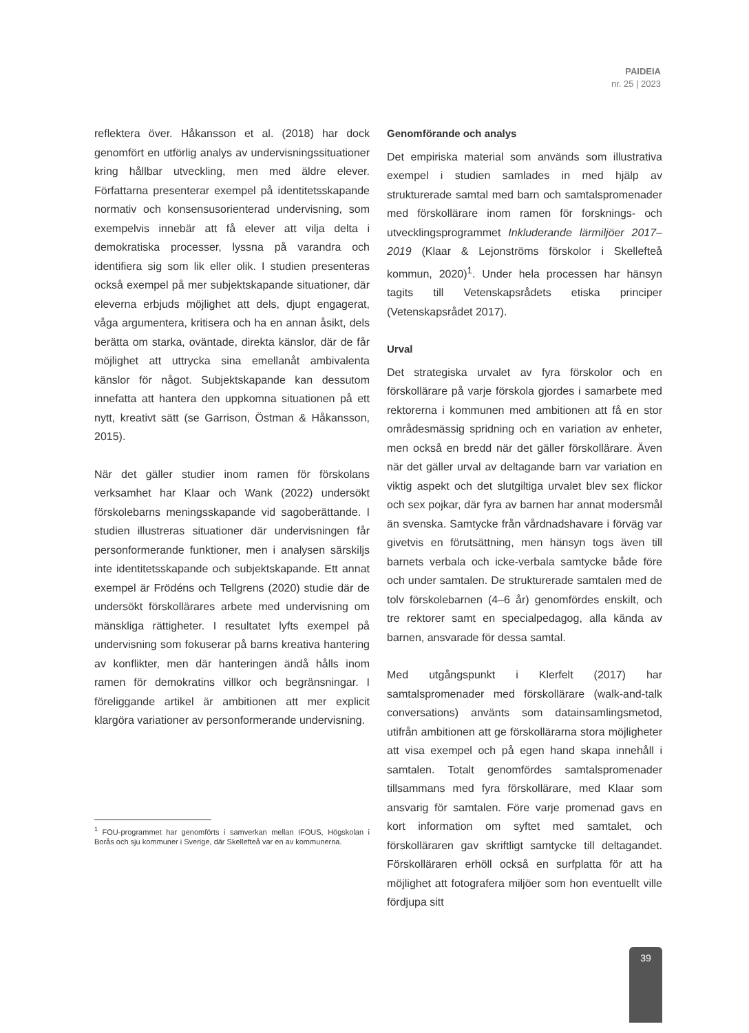PAIDEIA
nr. 25 | 2023
reflektera över. Håkansson et al. (2018) har dock genomfört en utförlig analys av undervisningssituationer kring hållbar utveckling, men med äldre elever. Författarna presenterar exempel på identitetsskapande normativ och konsensusorienterad undervisning, som exempelvis innebär att få elever att vilja delta i demokratiska processer, lyssna på varandra och identifiera sig som lik eller olik. I studien presenteras också exempel på mer subjektskapande situationer, där eleverna erbjuds möjlighet att dels, djupt engagerat, våga argumentera, kritisera och ha en annan åsikt, dels berätta om starka, oväntade, direkta känslor, där de får möjlighet att uttrycka sina emellanåt ambivalenta känslor för något. Subjektskapande kan dessutom innefatta att hantera den uppkomna situationen på ett nytt, kreativt sätt (se Garrison, Östman & Håkansson, 2015).
När det gäller studier inom ramen för förskolans verksamhet har Klaar och Wank (2022) undersökt förskolebarns meningsskapande vid sagoberättande. I studien illustreras situationer där undervisningen får personformerande funktioner, men i analysen särskiljs inte identitetsskapande och subjektskapande. Ett annat exempel är Frödéns och Tellgrens (2020) studie där de undersökt förskollärares arbete med undervisning om mänskliga rättigheter. I resultatet lyfts exempel på undervisning som fokuserar på barns kreativa hantering av konflikter, men där hanteringen ändå hålls inom ramen för demokratins villkor och begränsningar. I föreliggande artikel är ambitionen att mer explicit klargöra variationer av personformerande undervisning.
<sup>1</sup> FOU-programmet har genomförts i samverkan mellan IFOUS, Högskolan i Borås och sju kommuner i Sverige, där Skellefteå var en av kommunerna.
Genomförande och analys
Det empiriska material som används som illustrativa exempel i studien samlades in med hjälp av strukturerade samtal med barn och samtalspromenader med förskollärare inom ramen för forsknings- och utvecklingsprogrammet Inkluderande lärmiljöer 2017–2019 (Klaar & Lejonströms förskolor i Skellefteå kommun, 2020)<sup>1</sup>. Under hela processen har hänsyn tagits till Vetenskapsrådets etiska principer (Vetenskapsrådet 2017).
Urval
Det strategiska urvalet av fyra förskolor och en förskollärare på varje förskola gjordes i samarbete med rektorerna i kommunen med ambitionen att få en stor områdesmässig spridning och en variation av enheter, men också en bredd när det gäller förskollärare. Även när det gäller urval av deltagande barn var variation en viktig aspekt och det slutgiltiga urvalet blev sex flickor och sex pojkar, där fyra av barnen har annat modersmål än svenska. Samtycke från vårdnadshavare i förväg var givetvis en förutsättning, men hänsyn togs även till barnets verbala och icke-verbala samtycke både före och under samtalen. De strukturerade samtalen med de tolv förskolebarnen (4–6 år) genomfördes enskilt, och tre rektorer samt en specialpedagog, alla kända av barnen, ansvarade för dessa samtal.
Med utgångspunkt i Klerfelt (2017) har samtalspromenader med förskollärare (walk-and-talk conversations) använts som datainsamlingsmetod, utifrån ambitionen att ge förskollärarna stora möjligheter att visa exempel och på egen hand skapa innehåll i samtalen. Totalt genomfördes samtalspromenader tillsammans med fyra förskollärare, med Klaar som ansvarig för samtalen. Före varje promenad gavs en kort information om syftet med samtalet, och förskolläraren gav skriftligt samtycke till deltagandet. Förskolläraren erhöll också en surfplatta för att ha möjlighet att fotografera miljöer som hon eventuellt ville fördjupa sitt
39